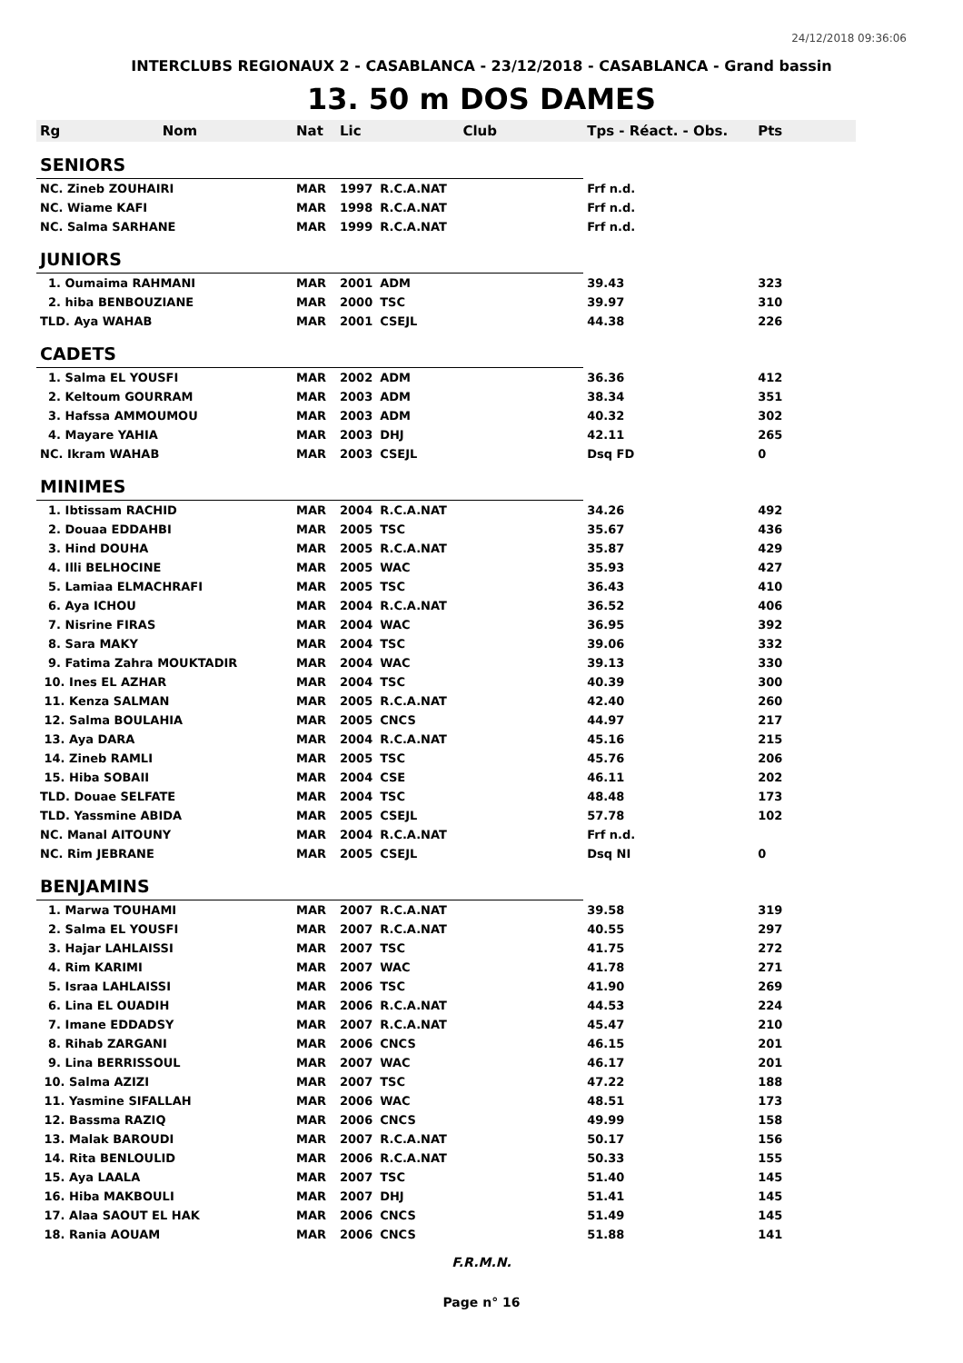24/12/2018 09:36:06
INTERCLUBS REGIONAUX 2 - CASABLANCA - 23/12/2018 - CASABLANCA - Grand bassin
13. 50 m DOS DAMES
| Rg | Nom | Nat | Lic | Club | Tps - Réact. - Obs. | Pts |
| --- | --- | --- | --- | --- | --- | --- |
| SENIORS | | | | | | |
| NC. Zineb ZOUHAIRI | | MAR | 1997 | R.C.A.NAT | Frf n.d. | |
| NC. Wiame KAFI | | MAR | 1998 | R.C.A.NAT | Frf n.d. | |
| NC. Salma SARHANE | | MAR | 1999 | R.C.A.NAT | Frf n.d. | |
| JUNIORS | | | | | | |
| 1. Oumaima RAHMANI | | MAR | 2001 | ADM | 39.43 | 323 |
| 2. hiba BENBOUZIANE | | MAR | 2000 | TSC | 39.97 | 310 |
| TLD. Aya WAHAB | | MAR | 2001 | CSEJL | 44.38 | 226 |
| CADETS | | | | | | |
| 1. Salma EL YOUSFI | | MAR | 2002 | ADM | 36.36 | 412 |
| 2. Keltoum GOURRAM | | MAR | 2003 | ADM | 38.34 | 351 |
| 3. Hafssa AMMOUMOU | | MAR | 2003 | ADM | 40.32 | 302 |
| 4. Mayare YAHIA | | MAR | 2003 | DHJ | 42.11 | 265 |
| NC. Ikram WAHAB | | MAR | 2003 | CSEJL | Dsq FD | 0 |
| MINIMES | | | | | | |
| 1. Ibtissam RACHID | | MAR | 2004 | R.C.A.NAT | 34.26 | 492 |
| 2. Douaa EDDAHBI | | MAR | 2005 | TSC | 35.67 | 436 |
| 3. Hind DOUHA | | MAR | 2005 | R.C.A.NAT | 35.87 | 429 |
| 4. Illi BELHOCINE | | MAR | 2005 | WAC | 35.93 | 427 |
| 5. Lamiaa ELMACHRAFI | | MAR | 2005 | TSC | 36.43 | 410 |
| 6. Aya ICHOU | | MAR | 2004 | R.C.A.NAT | 36.52 | 406 |
| 7. Nisrine FIRAS | | MAR | 2004 | WAC | 36.95 | 392 |
| 8. Sara MAKY | | MAR | 2004 | TSC | 39.06 | 332 |
| 9. Fatima Zahra MOUKTADIR | | MAR | 2004 | WAC | 39.13 | 330 |
| 10. Ines EL AZHAR | | MAR | 2004 | TSC | 40.39 | 300 |
| 11. Kenza SALMAN | | MAR | 2005 | R.C.A.NAT | 42.40 | 260 |
| 12. Salma BOULAHIA | | MAR | 2005 | CNCS | 44.97 | 217 |
| 13. Aya DARA | | MAR | 2004 | R.C.A.NAT | 45.16 | 215 |
| 14. Zineb RAMLI | | MAR | 2005 | TSC | 45.76 | 206 |
| 15. Hiba SOBAII | | MAR | 2004 | CSE | 46.11 | 202 |
| TLD. Douae SELFATE | | MAR | 2004 | TSC | 48.48 | 173 |
| TLD. Yassmine ABIDA | | MAR | 2005 | CSEJL | 57.78 | 102 |
| NC. Manal AITOUNY | | MAR | 2004 | R.C.A.NAT | Frf n.d. | |
| NC. Rim JEBRANE | | MAR | 2005 | CSEJL | Dsq NI | 0 |
| BENJAMINS | | | | | | |
| 1. Marwa TOUHAMI | | MAR | 2007 | R.C.A.NAT | 39.58 | 319 |
| 2. Salma EL YOUSFI | | MAR | 2007 | R.C.A.NAT | 40.55 | 297 |
| 3. Hajar LAHLAISSI | | MAR | 2007 | TSC | 41.75 | 272 |
| 4. Rim KARIMI | | MAR | 2007 | WAC | 41.78 | 271 |
| 5. Israa LAHLAISSI | | MAR | 2006 | TSC | 41.90 | 269 |
| 6. Lina EL OUADIH | | MAR | 2006 | R.C.A.NAT | 44.53 | 224 |
| 7. Imane EDDADSY | | MAR | 2007 | R.C.A.NAT | 45.47 | 210 |
| 8. Rihab ZARGANI | | MAR | 2006 | CNCS | 46.15 | 201 |
| 9. Lina BERRISSOUL | | MAR | 2007 | WAC | 46.17 | 201 |
| 10. Salma AZIZI | | MAR | 2007 | TSC | 47.22 | 188 |
| 11. Yasmine SIFALLAH | | MAR | 2006 | WAC | 48.51 | 173 |
| 12. Bassma RAZIQ | | MAR | 2006 | CNCS | 49.99 | 158 |
| 13. Malak BAROUDI | | MAR | 2007 | R.C.A.NAT | 50.17 | 156 |
| 14. Rita BENLOULID | | MAR | 2006 | R.C.A.NAT | 50.33 | 155 |
| 15. Aya LAALA | | MAR | 2007 | TSC | 51.40 | 145 |
| 16. Hiba MAKBOULI | | MAR | 2007 | DHJ | 51.41 | 145 |
| 17. Alaa SAOUT EL HAK | | MAR | 2006 | CNCS | 51.49 | 145 |
| 18. Rania AOUAM | | MAR | 2006 | CNCS | 51.88 | 141 |
F.R.M.N.
Page n° 16